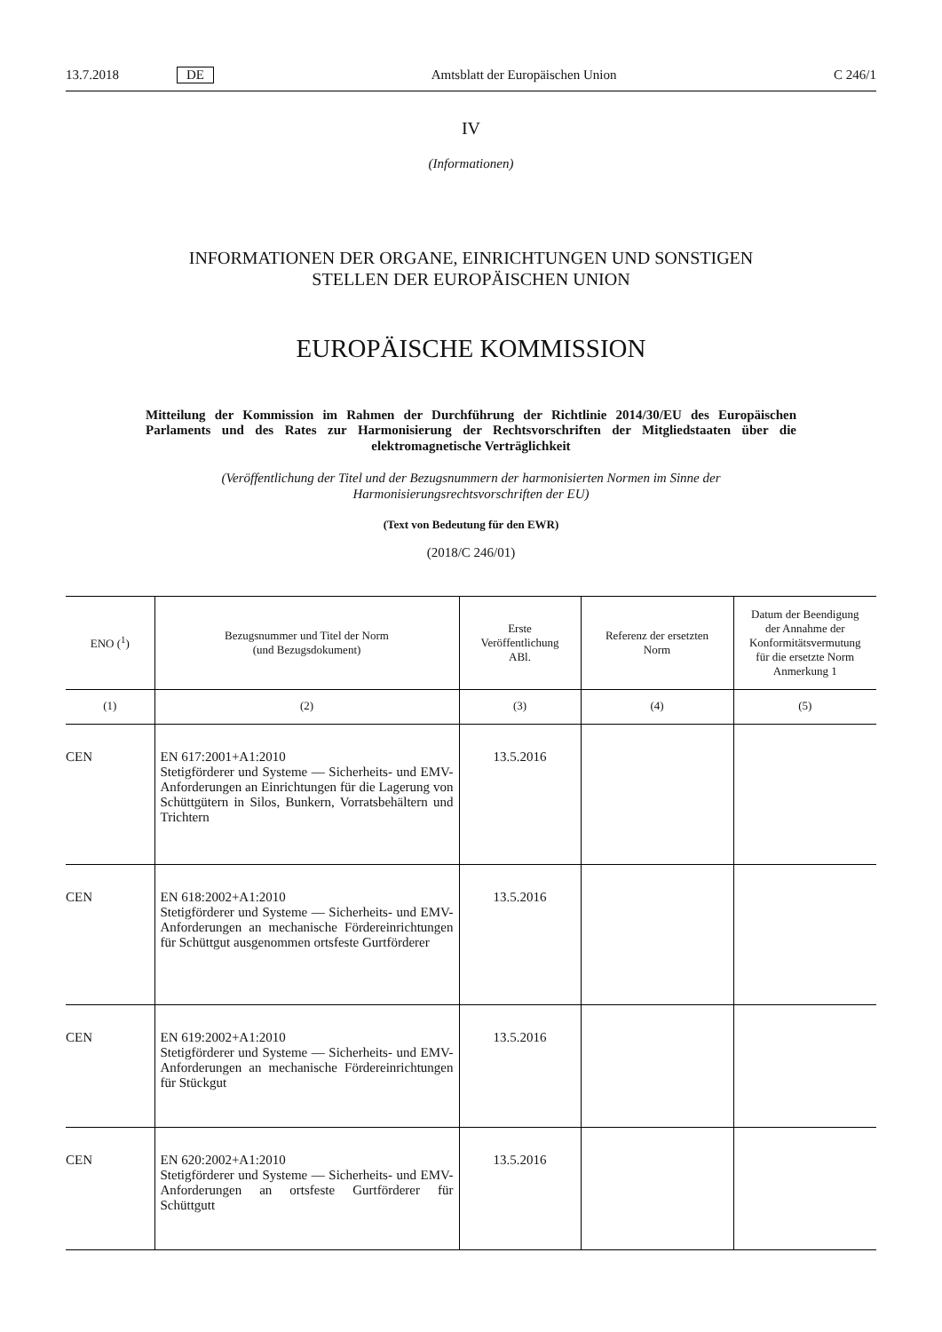13.7.2018 DE Amtsblatt der Europäischen Union C 246/1
IV
(Informationen)
INFORMATIONEN DER ORGANE, EINRICHTUNGEN UND SONSTIGEN
STELLEN DER EUROPÄISCHEN UNION
EUROPÄISCHE KOMMISSION
Mitteilung der Kommission im Rahmen der Durchführung der Richtlinie 2014/30/EU des Europäischen Parlaments und des Rates zur Harmonisierung der Rechtsvorschriften der Mitgliedstaaten über die elektromagnetische Verträglichkeit
(Veröffentlichung der Titel und der Bezugsnummern der harmonisierten Normen im Sinne der Harmonisierungsrechtsvorschriften der EU)
(Text von Bedeutung für den EWR)
(2018/C 246/01)
| ENO (<sup>1</sup>) | Bezugsnummer und Titel der Norm (und Bezugsdokument) | Erste Veröffentlichung ABl. | Referenz der ersetzten Norm | Datum der Beendigung der Annahme der Konformitätsvermutung für die ersetzte Norm Anmerkung 1 |
| --- | --- | --- | --- | --- |
| (1) | (2) | (3) | (4) | (5) |
| CEN | EN 617:2001+A1:2010 Stetigförderer und Systeme — Sicherheits- und EMV-Anforderungen an Einrichtungen für die Lagerung von Schüttgütern in Silos, Bunkern, Vorratsbehältern und Trichtern | 13.5.2016 | | |
| CEN | EN 618:2002+A1:2010 Stetigförderer und Systeme — Sicherheits- und EMV-Anforderungen an mechanische Fördereinrichtungen für Schüttgut ausgenommen ortsfeste Gurtförderer | 13.5.2016 | | |
| CEN | EN 619:2002+A1:2010 Stetigförderer und Systeme — Sicherheits- und EMV-Anforderungen an mechanische Fördereinrichtungen für Stückgut | 13.5.2016 | | |
| CEN | EN 620:2002+A1:2010 Stetigförderer und Systeme — Sicherheits- und EMV- Anforderungen an ortsfeste Gurtförderer für Schüttgutt | 13.5.2016 | | |